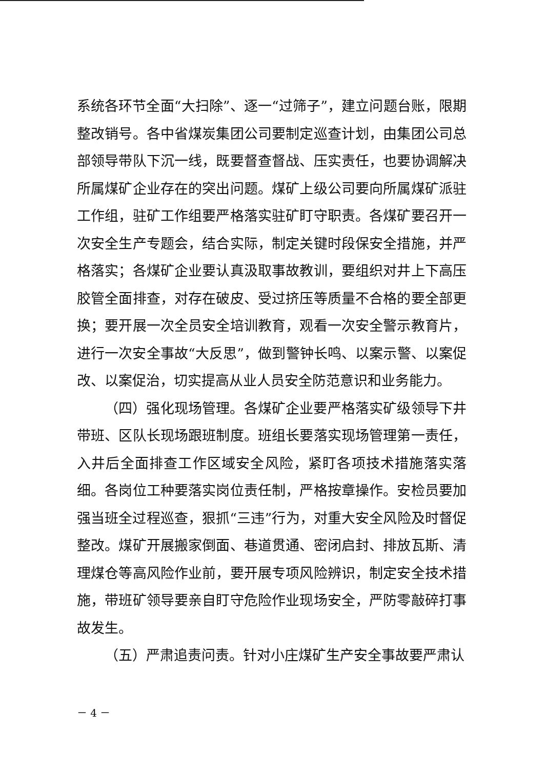系统各环节全面“大扫除”、逐一“过筛子”，建立问题台账，限期整改销号。各中省煤炭集团公司要制定巡查计划，由集团公司总部领导带队下沉一线，既要督查督战、压实责任，也要协调解决所属煤矿企业存在的突出问题。煤矿上级公司要向所属煤矿派驻工作组，驻矿工作组要严格落实驻矿盯守职责。各煤矿要召开一次安全生产专题会，结合实际，制定关键时段保安全措施，并严格落实；各煤矿企业要认真汲取事故教训，要组织对井上下高压胶管全面排查，对存在破皮、受过挤压等质量不合格的要全部更换；要开展一次全员安全培训教育，观看一次安全警示教育片，进行一次安全事故“大反思”，做到警钟长鸣、以案示警、以案促改、以案促治，切实提高从业人员安全防范意识和业务能力。
（四）强化现场管理。各煤矿企业要严格落实矿级领导下井带班、区队长现场跟班制度。班组长要落实现场管理第一责任，入井后全面排查工作区域安全风险，紧盯各项技术措施落实落细。各岗位工种要落实岗位责任制，严格按章操作。安检员要加强当班全过程巡查，狠抓“三违”行为，对重大安全风险及时督促整改。煤矿开展搬家倒面、巷道贯通、密闭启封、排放瓦斯、清理煤仓等高风险作业前，要开展专项风险辨识，制定安全技术措施，带班矿领导要亲自盯守危险作业现场安全，严防零敲碎打事故发生。
（五）严肃追责问责。针对小庄煤矿生产安全事故要严肃认
－ 4 －